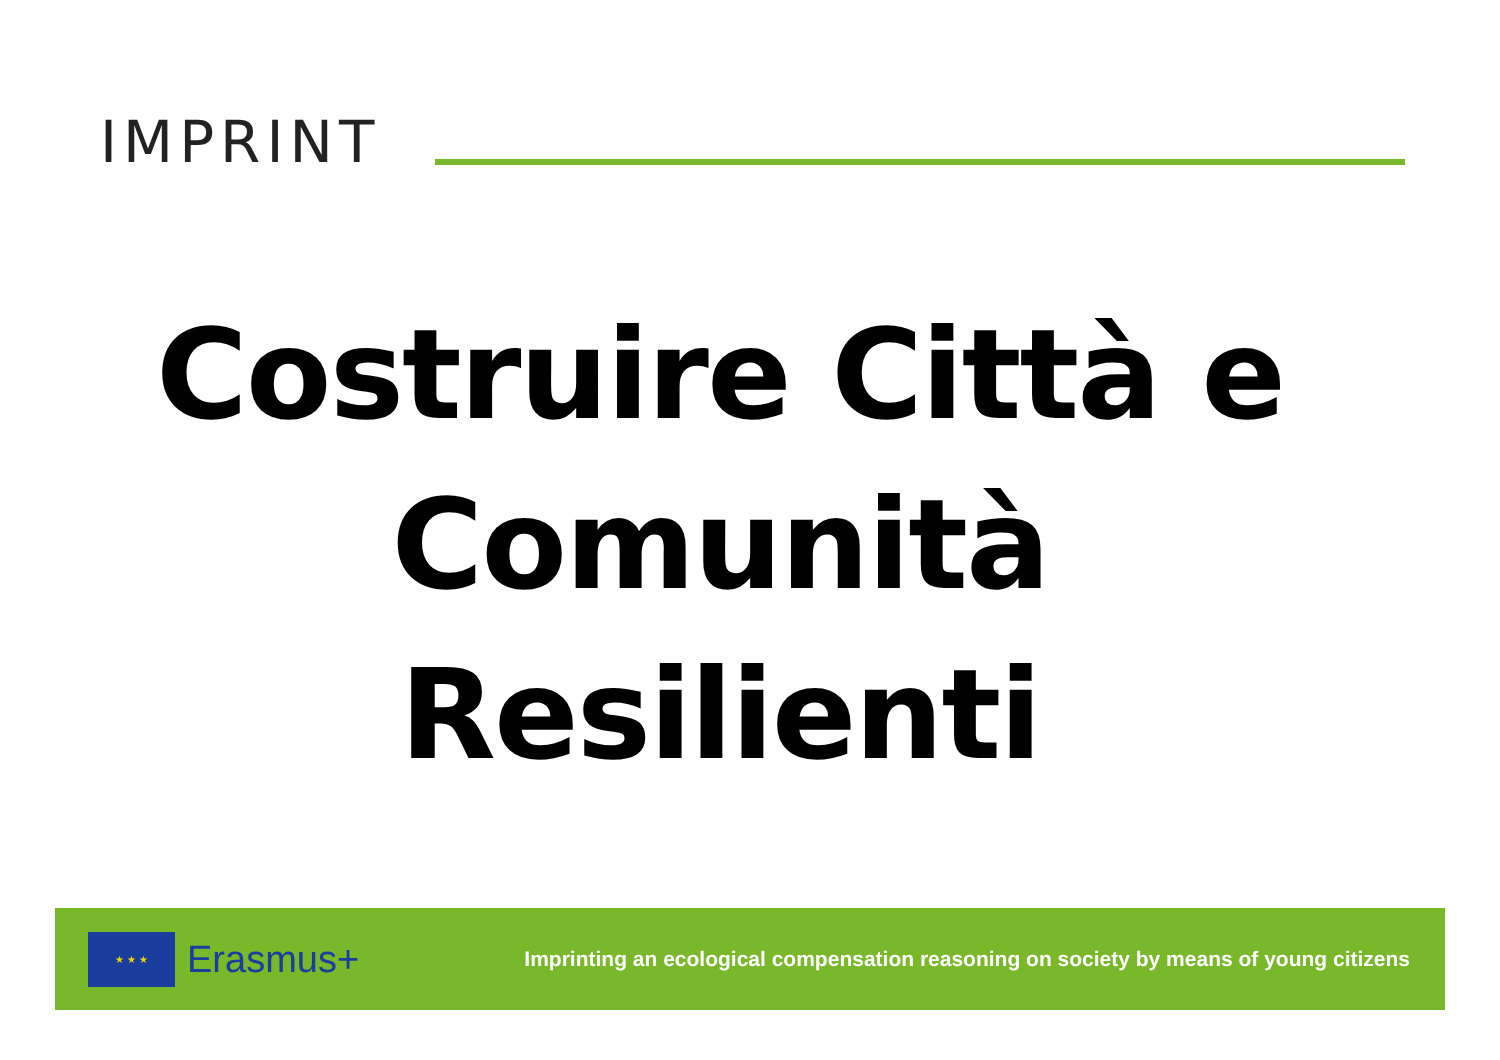IMPRINT
Costruire Città e
Comunità
Resilienti
★ ★ ★
Erasmus+
Imprinting an ecological compensation reasoning on society by means of young citizens